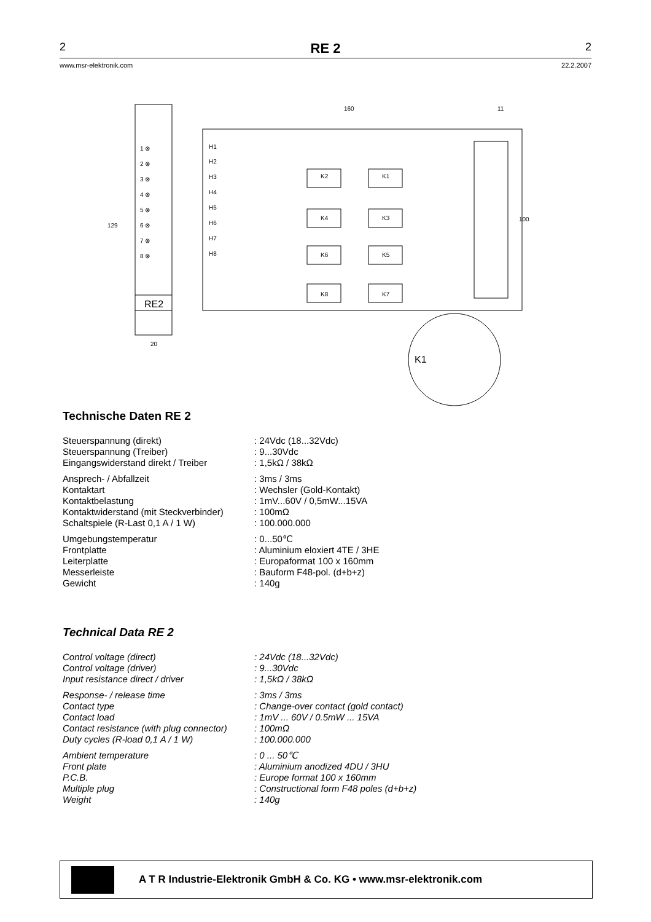2 RE 2 2
www.msr-elektronik.com 22.2.2007
RE2
1 ⊗
2 ⊗
3 ⊗
4 ⊗
5 ⊗
6 ⊗
7 ⊗
8 ⊗
20
160
11
129
100
H1
H2
H3
H4
H5
H6
H7
H8
K2
K1
K4
K3
K6
K5
K8
K7
K1
Technische Daten RE 2
Steuerspannung (direkt): 24Vdc (18...32Vdc)
Steuerspannung (Treiber): 9...30Vdc
Eingangswiderstand direkt / Treiber: 1,5kΩ / 38kΩ
Ansprech- / Abfallzeit: 3ms / 3ms
Kontaktart: Wechsler (Gold-Kontakt)
Kontaktbelastung: 1mV...60V / 0,5mW...15VA
Kontaktwiderstand (mit Steckverbinder): 100mΩ
Schaltspiele (R-Last 0,1 A / 1 W): 100.000.000
Umgebungstemperatur: 0...50℃
Frontplatte: Aluminium eloxiert 4TE / 3HE
Leiterplatte: Europaformat 100 x 160mm
Messerleiste: Bauform F48-pol. (d+b+z)
Gewicht: 140g
Technical Data RE 2
Control voltage (direct): 24Vdc (18...32Vdc)
Control voltage (driver): 9...30Vdc
Input resistance direct / driver: 1,5kΩ / 38kΩ
Response- / release time: 3ms / 3ms
Contact type: Change-over contact (gold contact)
Contact load: 1mV ... 60V / 0.5mW ... 15VA
Contact resistance (with plug connector): 100mΩ
Duty cycles (R-load 0,1 A / 1 W): 100.000.000
Ambient temperature: 0 ... 50℃
Front plate: Aluminium anodized 4DU / 3HU
P.C.B.: Europe format 100 x 160mm
Multiple plug: Constructional form F48 poles (d+b+z)
Weight: 140g
A T R Industrie-Elektronik GmbH & Co. KG • www.msr-elektronik.com